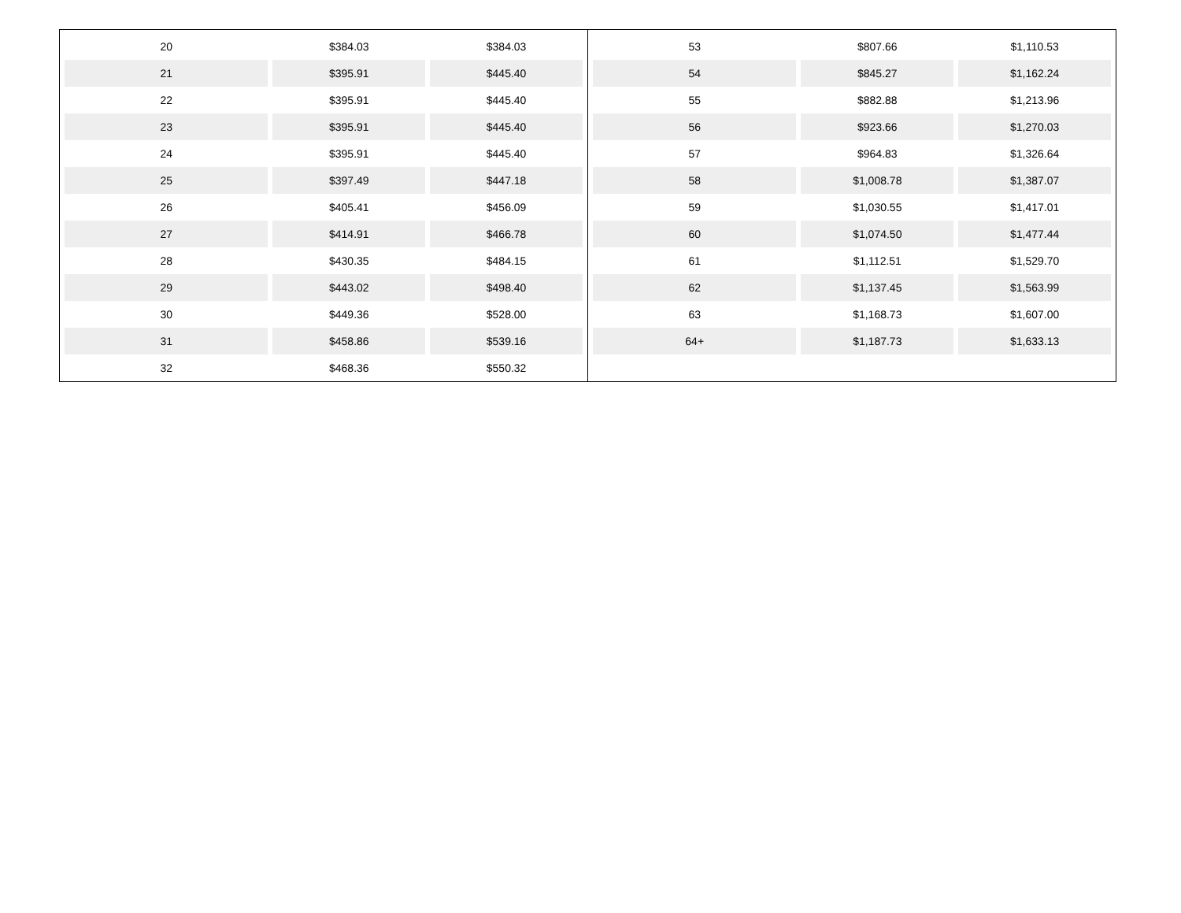| 20 | $384.03 | $384.03 |
| 21 | $395.91 | $445.40 |
| 22 | $395.91 | $445.40 |
| 23 | $395.91 | $445.40 |
| 24 | $395.91 | $445.40 |
| 25 | $397.49 | $447.18 |
| 26 | $405.41 | $456.09 |
| 27 | $414.91 | $466.78 |
| 28 | $430.35 | $484.15 |
| 29 | $443.02 | $498.40 |
| 30 | $449.36 | $528.00 |
| 31 | $458.86 | $539.16 |
| 32 | $468.36 | $550.32 |
| 53 | $807.66 | $1,110.53 |
| 54 | $845.27 | $1,162.24 |
| 55 | $882.88 | $1,213.96 |
| 56 | $923.66 | $1,270.03 |
| 57 | $964.83 | $1,326.64 |
| 58 | $1,008.78 | $1,387.07 |
| 59 | $1,030.55 | $1,417.01 |
| 60 | $1,074.50 | $1,477.44 |
| 61 | $1,112.51 | $1,529.70 |
| 62 | $1,137.45 | $1,563.99 |
| 63 | $1,168.73 | $1,607.00 |
| 64+ | $1,187.73 | $1,633.13 |